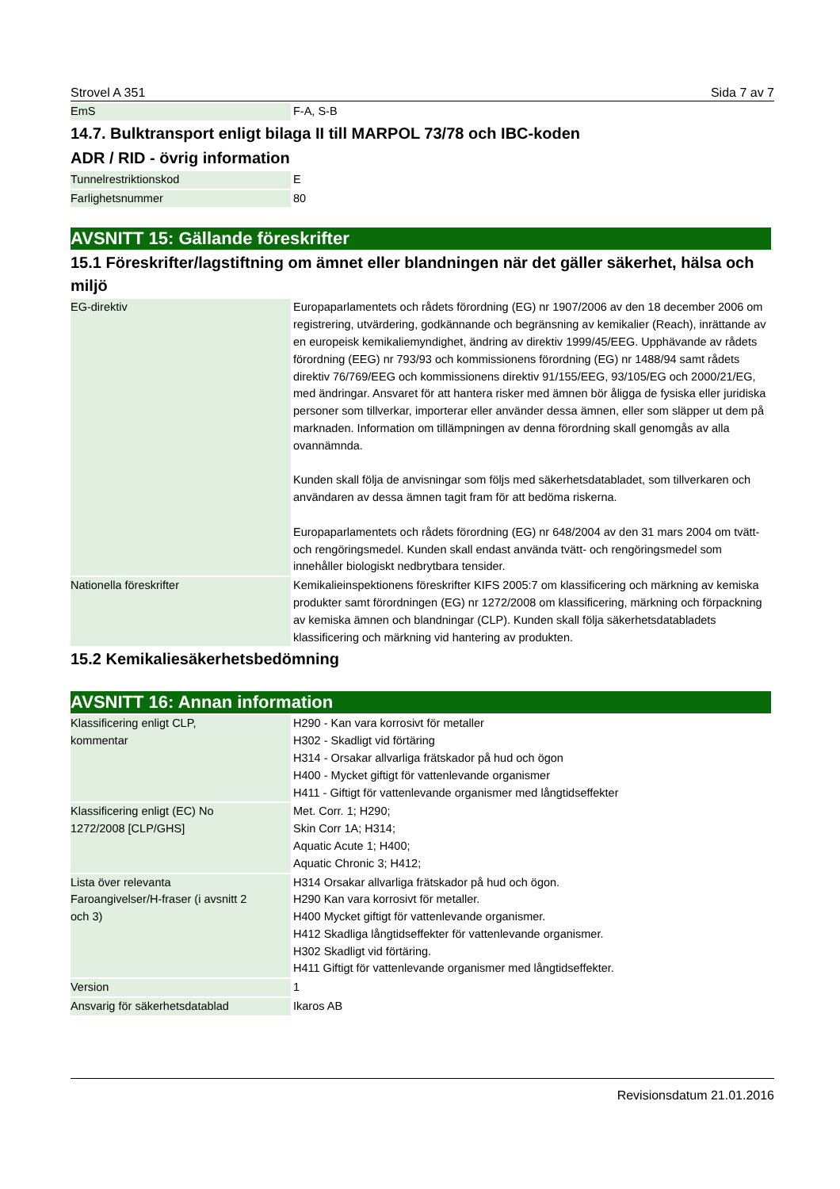Strovel A 351 Sida 7 av 7
| EmS | F-A, S-B |
14.7. Bulktransport enligt bilaga II till MARPOL 73/78 och IBC-koden
ADR / RID - övrig information
| Tunnelrestriktionskod | E |
| Farlighetsnummer | 80 |
AVSNITT 15: Gällande föreskrifter
15.1 Föreskrifter/lagstiftning om ämnet eller blandningen när det gäller säkerhet, hälsa och miljö
| EG-direktiv | Europaparlamentets och rådets förordning (EG) nr 1907/2006 av den 18 december 2006 om registrering, utvärdering, godkännande och begränsning av kemikalier (Reach), inrättande av en europeisk kemikaliemyndighet, ändring av direktiv 1999/45/EEG. Upphävande av rådets förordning (EEG) nr 793/93 och kommissionens förordning (EG) nr 1488/94 samt rådets direktiv 76/769/EEG och kommissionens direktiv 91/155/EEG, 93/105/EG och 2000/21/EG, med ändringar. Ansvaret för att hantera risker med ämnen bör åligga de fysiska eller juridiska personer som tillverkar, importerar eller använder dessa ämnen, eller som släpper ut dem på marknaden. Information om tillämpningen av denna förordning skall genomgås av alla ovannämnda. Kunden skall följa de anvisningar som följs med säkerhetsdatabladet, som tillverkaren och användaren av dessa ämnen tagit fram för att bedöma riskerna. Europaparlamentets och rådets förordning (EG) nr 648/2004 av den 31 mars 2004 om tvätt- och rengöringsmedel. Kunden skall endast använda tvätt- och rengöringsmedel som innehåller biologiskt nedbrytbara tensider. |
| Nationella föreskrifter | Kemikalieinspektionens föreskrifter KIFS 2005:7 om klassificering och märkning av kemiska produkter samt förordningen (EG) nr 1272/2008 om klassificering, märkning och förpackning av kemiska ämnen och blandningar (CLP). Kunden skall följa säkerhetsdatabladets klassificering och märkning vid hantering av produkten. |
15.2 Kemikaliesäkerhetsbedömning
AVSNITT 16: Annan information
| Klassificering enligt CLP, kommentar | H290 - Kan vara korrosivt för metaller H302 - Skadligt vid förtäring H314 - Orsakar allvarliga frätskador på hud och ögon H400 - Mycket giftigt för vattenlevande organismer H411 - Giftigt för vattenlevande organismer med långtidseffekter |
| Klassificering enligt (EC) No 1272/2008 [CLP/GHS] | Met. Corr. 1; H290; Skin Corr 1A; H314; Aquatic Acute 1; H400; Aquatic Chronic 3; H412; |
| Lista över relevanta Faroangivelser/H-fraser (i avsnitt 2 och 3) | H314 Orsakar allvarliga frätskador på hud och ögon. H290 Kan vara korrosivt för metaller. H400 Mycket giftigt för vattenlevande organismer. H412 Skadliga långtidseffekter för vattenlevande organismer. H302 Skadligt vid förtäring. H411 Giftigt för vattenlevande organismer med långtidseffekter. |
| Version | 1 |
| Ansvarig för säkerhetsdatablad | Ikaros AB |
Revisionsdatum 21.01.2016